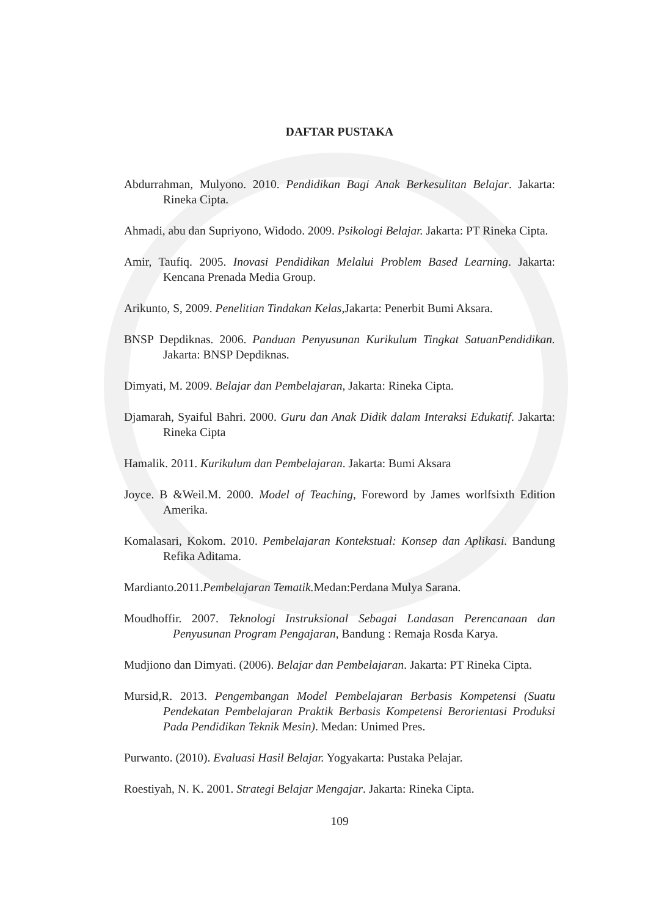DAFTAR PUSTAKA
Abdurrahman, Mulyono. 2010. Pendidikan Bagi Anak Berkesulitan Belajar. Jakarta: Rineka Cipta.
Ahmadi, abu dan Supriyono, Widodo. 2009. Psikologi Belajar. Jakarta: PT Rineka Cipta.
Amir, Taufiq. 2005. Inovasi Pendidikan Melalui Problem Based Learning. Jakarta: Kencana Prenada Media Group.
Arikunto, S, 2009. Penelitian Tindakan Kelas,Jakarta: Penerbit Bumi Aksara.
BNSP Depdiknas. 2006. Panduan Penyusunan Kurikulum Tingkat SatuanPendidikan. Jakarta: BNSP Depdiknas.
Dimyati, M. 2009. Belajar dan Pembelajaran, Jakarta: Rineka Cipta.
Djamarah, Syaiful Bahri. 2000. Guru dan Anak Didik dalam Interaksi Edukatif. Jakarta: Rineka Cipta
Hamalik. 2011. Kurikulum dan Pembelajaran. Jakarta: Bumi Aksara
Joyce. B &Weil.M. 2000. Model of Teaching, Foreword by James worlfsixth Edition Amerika.
Komalasari, Kokom. 2010. Pembelajaran Kontekstual: Konsep dan Aplikasi. Bandung Refika Aditama.
Mardianto.2011.Pembelajaran Tematik. Medan:Perdana Mulya Sarana.
Moudhoffir. 2007. Teknologi Instruksional Sebagai Landasan Perencanaan dan Penyusunan Program Pengajaran, Bandung : Remaja Rosda Karya.
Mudjiono dan Dimyati. (2006). Belajar dan Pembelajaran. Jakarta: PT Rineka Cipta.
Mursid,R. 2013. Pengembangan Model Pembelajaran Berbasis Kompetensi (Suatu Pendekatan Pembelajaran Praktik Berbasis Kompetensi Berorientasi Produksi Pada Pendidikan Teknik Mesin). Medan: Unimed Pres.
Purwanto. (2010). Evaluasi Hasil Belajar. Yogyakarta: Pustaka Pelajar.
Roestiyah, N. K. 2001. Strategi Belajar Mengajar. Jakarta: Rineka Cipta.
109